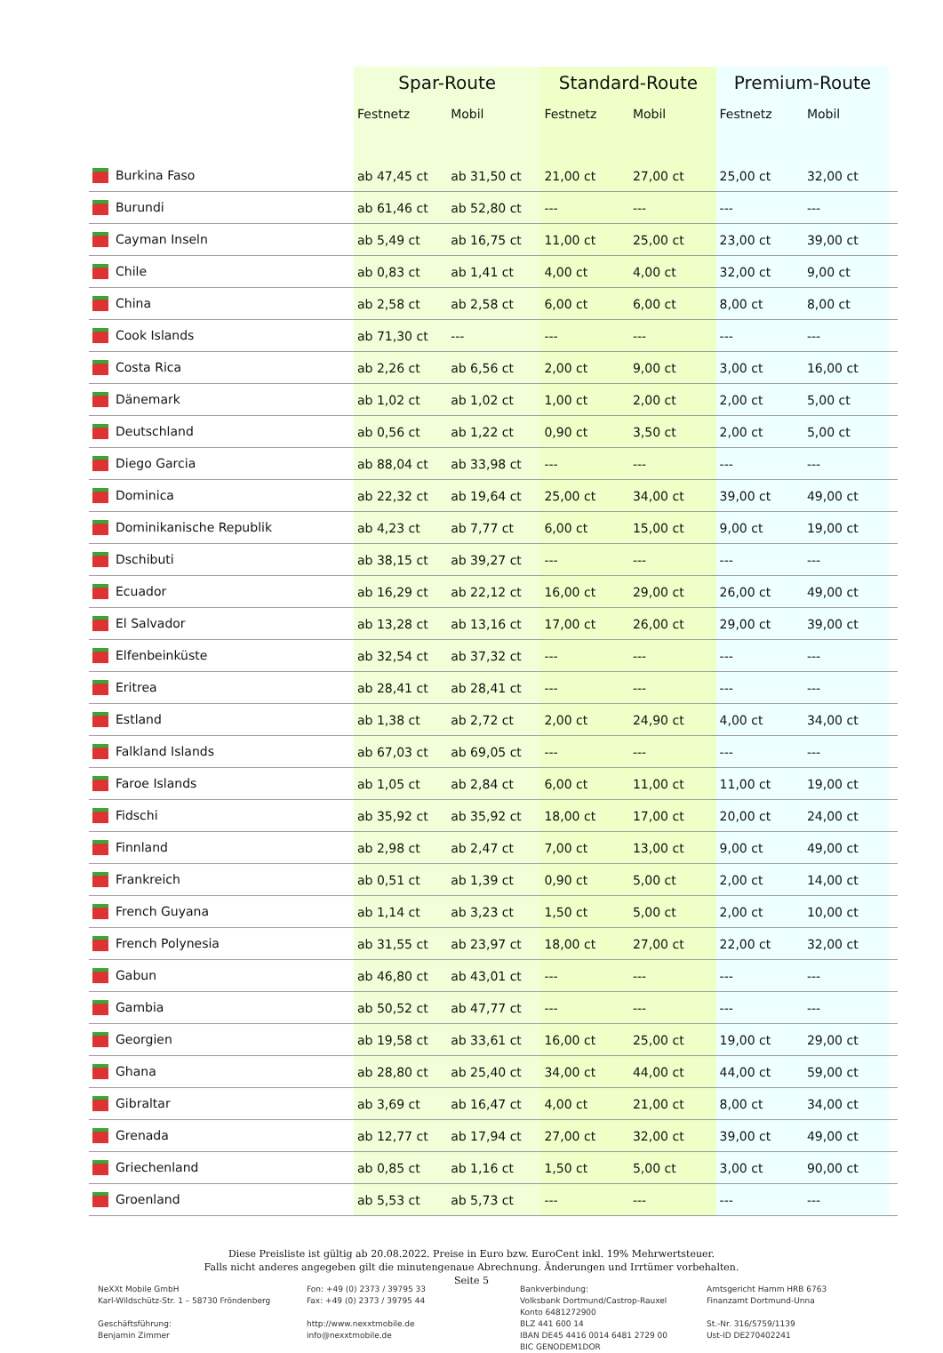| | Spar-Route | | Standard-Route | | Premium-Route | | |
| --- | --- | --- | --- | --- | --- | --- | --- |
| | Festnetz | Mobil | Festnetz | Mobil | Festnetz | Mobil | |
| Burkina Faso | ab 47,45 ct | ab 31,50 ct | 21,00 ct | 27,00 ct | 25,00 ct | 32,00 ct | |
| Burundi | ab 61,46 ct | ab 52,80 ct | --- | --- | --- | --- | |
| Cayman Inseln | ab 5,49 ct | ab 16,75 ct | 11,00 ct | 25,00 ct | 23,00 ct | 39,00 ct | |
| Chile | ab 0,83 ct | ab 1,41 ct | 4,00 ct | 4,00 ct | 32,00 ct | 9,00 ct | |
| China | ab 2,58 ct | ab 2,58 ct | 6,00 ct | 6,00 ct | 8,00 ct | 8,00 ct | |
| Cook Islands | ab 71,30 ct | --- | --- | --- | --- | --- | |
| Costa Rica | ab 2,26 ct | ab 6,56 ct | 2,00 ct | 9,00 ct | 3,00 ct | 16,00 ct | |
| Dänemark | ab 1,02 ct | ab 1,02 ct | 1,00 ct | 2,00 ct | 2,00 ct | 5,00 ct | |
| Deutschland | ab 0,56 ct | ab 1,22 ct | 0,90 ct | 3,50 ct | 2,00 ct | 5,00 ct | |
| Diego Garcia | ab 88,04 ct | ab 33,98 ct | --- | --- | --- | --- | |
| Dominica | ab 22,32 ct | ab 19,64 ct | 25,00 ct | 34,00 ct | 39,00 ct | 49,00 ct | |
| Dominikanische Republik | ab 4,23 ct | ab 7,77 ct | 6,00 ct | 15,00 ct | 9,00 ct | 19,00 ct | |
| Dschibuti | ab 38,15 ct | ab 39,27 ct | --- | --- | --- | --- | |
| Ecuador | ab 16,29 ct | ab 22,12 ct | 16,00 ct | 29,00 ct | 26,00 ct | 49,00 ct | |
| El Salvador | ab 13,28 ct | ab 13,16 ct | 17,00 ct | 26,00 ct | 29,00 ct | 39,00 ct | |
| Elfenbeinküste | ab 32,54 ct | ab 37,32 ct | --- | --- | --- | --- | |
| Eritrea | ab 28,41 ct | ab 28,41 ct | --- | --- | --- | --- | |
| Estland | ab 1,38 ct | ab 2,72 ct | 2,00 ct | 24,90 ct | 4,00 ct | 34,00 ct | |
| Falkland Islands | ab 67,03 ct | ab 69,05 ct | --- | --- | --- | --- | |
| Faroe Islands | ab 1,05 ct | ab 2,84 ct | 6,00 ct | 11,00 ct | 11,00 ct | 19,00 ct | |
| Fidschi | ab 35,92 ct | ab 35,92 ct | 18,00 ct | 17,00 ct | 20,00 ct | 24,00 ct | |
| Finnland | ab 2,98 ct | ab 2,47 ct | 7,00 ct | 13,00 ct | 9,00 ct | 49,00 ct | |
| Frankreich | ab 0,51 ct | ab 1,39 ct | 0,90 ct | 5,00 ct | 2,00 ct | 14,00 ct | |
| French Guyana | ab 1,14 ct | ab 3,23 ct | 1,50 ct | 5,00 ct | 2,00 ct | 10,00 ct | |
| French Polynesia | ab 31,55 ct | ab 23,97 ct | 18,00 ct | 27,00 ct | 22,00 ct | 32,00 ct | |
| Gabun | ab 46,80 ct | ab 43,01 ct | --- | --- | --- | --- | |
| Gambia | ab 50,52 ct | ab 47,77 ct | --- | --- | --- | --- | |
| Georgien | ab 19,58 ct | ab 33,61 ct | 16,00 ct | 25,00 ct | 19,00 ct | 29,00 ct | |
| Ghana | ab 28,80 ct | ab 25,40 ct | 34,00 ct | 44,00 ct | 44,00 ct | 59,00 ct | |
| Gibraltar | ab 3,69 ct | ab 16,47 ct | 4,00 ct | 21,00 ct | 8,00 ct | 34,00 ct | |
| Grenada | ab 12,77 ct | ab 17,94 ct | 27,00 ct | 32,00 ct | 39,00 ct | 49,00 ct | |
| Griechenland | ab 0,85 ct | ab 1,16 ct | 1,50 ct | 5,00 ct | 3,00 ct | 90,00 ct | |
| Groenland | ab 5,53 ct | ab 5,73 ct | --- | --- | --- | --- | |
Diese Preisliste ist gültig ab 20.08.2022. Preise in Euro bzw. EuroCent inkl. 19% Mehrwertsteuer.
Falls nicht anderes angegeben gilt die minutengenaue Abrechnung. Änderungen und Irrtümer vorbehalten.
Seite 5
NeXXt Mobile GmbH
Karl-Wildschütz-Str. 1 – 58730 Fröndenberg
Geschäftsführung:
Benjamin Zimmer
Fon: +49 (0) 2373 / 39795 33
Fax: +49 (0) 2373 / 39795 44
http://www.nexxtmobile.de
info@nexxtmobile.de
Bankverbindung:
Volksbank Dortmund/Castrop-Rauxel
Konto 6481272900
BLZ 441 600 14
IBAN DE45 4416 0014 6481 2729 00
BIC GENODEM1DOR
Amtsgericht Hamm HRB 6763
Finanzamt Dortmund-Unna
St.-Nr. 316/5759/1139
Ust-ID DE270402241